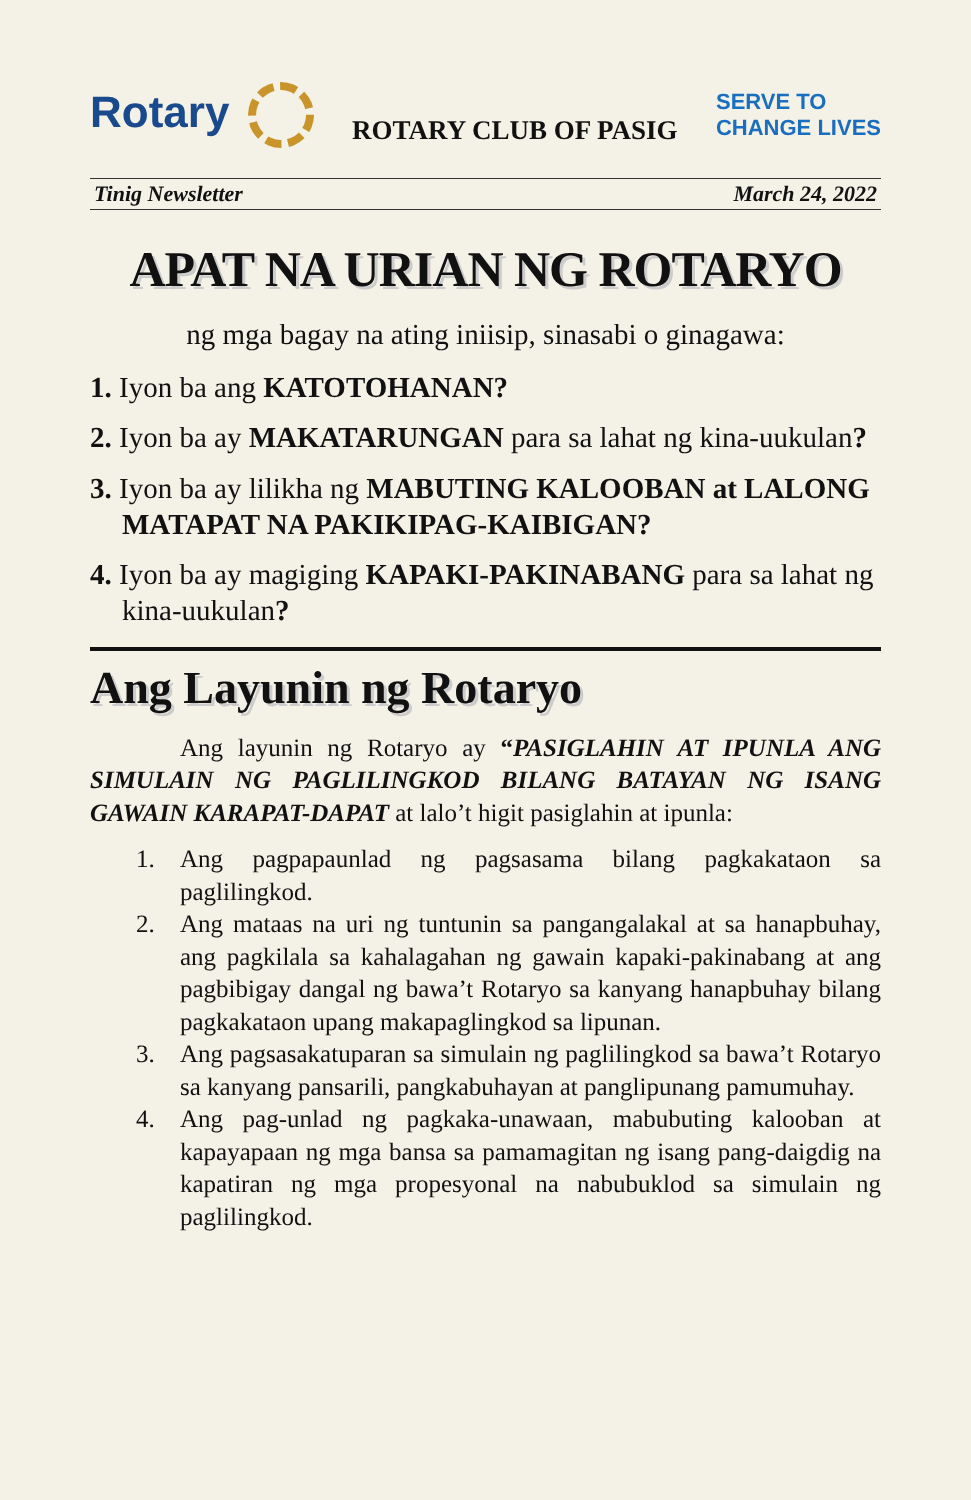Rotary
ROTARY CLUB OF PASIG
SERVE TO
CHANGE LIVES
Tinig Newsletter March 24, 2022
APAT NA URIAN NG ROTARYO
ng mga bagay na ating iniisip, sinasabi o ginagawa:
1. Iyon ba ang KATOTOHANAN?
2. Iyon ba ay MAKATARUNGAN para sa lahat ng kina-uukulan?
3. Iyon ba ay lilikha ng MABUTING KALOOBAN at LALONG MATAPAT NA PAKIKIPAG-KAIBIGAN?
4. Iyon ba ay magiging KAPAKI-PAKINABANG para sa lahat ng kina-uukulan?
Ang Layunin ng Rotaryo
Ang layunin ng Rotaryo ay “PASIGLAHIN AT IPUNLA ANG SIMULAIN NG PAGLILINGKOD BILANG BATAYAN NG ISANG GAWAIN KARAPAT-DAPAT at lalo’t higit pasiglahin at ipunla:
1. Ang pagpapaunlad ng pagsasama bilang pagkakataon sa paglilingkod.
2. Ang mataas na uri ng tuntunin sa pangangalakal at sa hanapbuhay, ang pagkilala sa kahalagahan ng gawain kapaki-pakinabang at ang pagbibigay dangal ng bawa’t Rotaryo sa kanyang hanapbuhay bilang pagkakataon upang makapaglingkod sa lipunan.
3. Ang pagsasakatuparan sa simulain ng paglilingkod sa bawa’t Rotaryo sa kanyang pansarili, pangkabuhayan at panglipunang pamumuhay.
4. Ang pag-unlad ng pagkaka-unawaan, mabubuting kalooban at kapayapaan ng mga bansa sa pamamagitan ng isang pang-daigdig na kapatiran ng mga propesyonal na nabubuklod sa simulain ng paglilingkod.